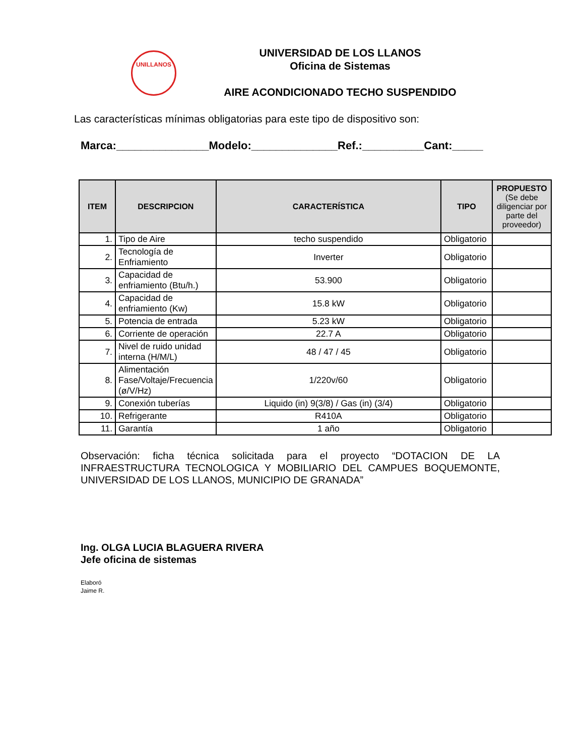UNILLANOS
UNIVERSIDAD DE LOS LLANOS
Oficina de Sistemas
AIRE ACONDICIONADO TECHO SUSPENDIDO
Las características mínimas obligatorias para este tipo de dispositivo son:
Marca:_______________Modelo:______________Ref.:__________Cant:_____
| ITEM | DESCRIPCION | CARACTERÍSTICA | TIPO | PROPUESTO (Se debe diligenciar por parte del proveedor) |
| --- | --- | --- | --- | --- |
| 1. | Tipo de Aire | techo suspendido | Obligatorio | |
| 2. | Tecnología de Enfriamiento | Inverter | Obligatorio | |
| 3. | Capacidad de enfriamiento (Btu/h.) | 53.900 | Obligatorio | |
| 4. | Capacidad de enfriamiento (Kw) | 15.8 kW | Obligatorio | |
| 5. | Potencia de entrada | 5.23 kW | Obligatorio | |
| 6. | Corriente de operación | 22.7 A | Obligatorio | |
| 7. | Nivel de ruido unidad interna (H/M/L) | 48 / 47 / 45 | Obligatorio | |
| 8. | Alimentación Fase/Voltaje/Frecuencia (ø/V/Hz) | 1/220v/60 | Obligatorio | |
| 9. | Conexión tuberías | Liquido (in) 9(3/8) / Gas (in) (3/4) | Obligatorio | |
| 10. | Refrigerante | R410A | Obligatorio | |
| 11. | Garantía | 1 año | Obligatorio | |
Observación: ficha técnica solicitada para el proyecto “DOTACION DE LA INFRAESTRUCTURA TECNOLOGICA Y MOBILIARIO DEL CAMPUES BOQUEMONTE, UNIVERSIDAD DE LOS LLANOS, MUNICIPIO DE GRANADA”
Ing. OLGA LUCIA BLAGUERA RIVERA
Jefe oficina de sistemas
Elaboró
Jaime R.